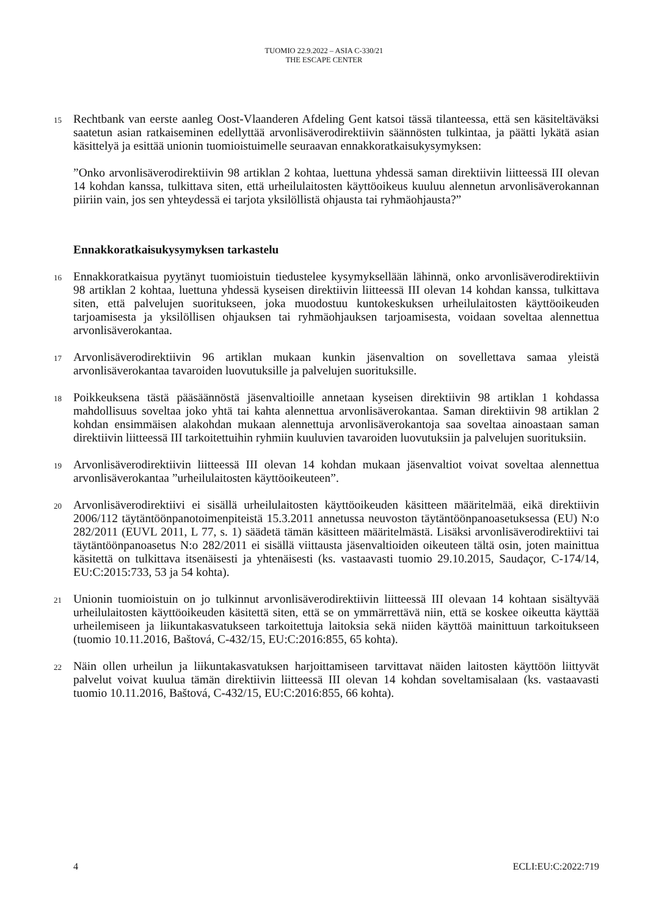TUOMIO 22.9.2022 – ASIA C-330/21
THE ESCAPE CENTER
15
Rechtbank van eerste aanleg Oost-Vlaanderen Afdeling Gent katsoi tässä tilanteessa, että sen käsiteltäväksi saatetun asian ratkaiseminen edellyttää arvonlisäverodirektiivin säännösten tulkintaa, ja päätti lykätä asian käsittelyä ja esittää unionin tuomioistuimelle seuraavan ennakkoratkaisukysymyksen:
”Onko arvonlisäverodirektiivin 98 artiklan 2 kohtaa, luettuna yhdessä saman direktiivin liitteessä III olevan 14 kohdan kanssa, tulkittava siten, että urheilulaitosten käyttöoikeus kuuluu alennetun arvonlisäverokannan piiriin vain, jos sen yhteydessä ei tarjota yksilöllistä ohjausta tai ryhmäohjausta?”
Ennakkoratkaisukysymyksen tarkastelu
16
Ennakkoratkaisua pyytänyt tuomioistuin tiedustelee kysymyksellään lähinnä, onko arvonlisäverodirektiivin 98 artiklan 2 kohtaa, luettuna yhdessä kyseisen direktiivin liitteessä III olevan 14 kohdan kanssa, tulkittava siten, että palvelujen suoritukseen, joka muodostuu kuntokeskuksen urheilulaitosten käyttöoikeuden tarjoamisesta ja yksilöllisen ohjauksen tai ryhmäohjauksen tarjoamisesta, voidaan soveltaa alennettua arvonlisäverokantaa.
17
Arvonlisäverodirektiivin 96 artiklan mukaan kunkin jäsenvaltion on sovellettava samaa yleistä arvonlisäverokantaa tavaroiden luovutuksille ja palvelujen suorituksille.
18
Poikkeuksena tästä pääsäännöstä jäsenvaltioille annetaan kyseisen direktiivin 98 artiklan 1 kohdassa mahdollisuus soveltaa joko yhtä tai kahta alennettua arvonlisäverokantaa. Saman direktiivin 98 artiklan 2 kohdan ensimmäisen alakohdan mukaan alennettuja arvonlisäverokantoja saa soveltaa ainoastaan saman direktiivin liitteessä III tarkoitettuihin ryhmiin kuuluvien tavaroiden luovutuksiin ja palvelujen suorituksiin.
19
Arvonlisäverodirektiivin liitteessä III olevan 14 kohdan mukaan jäsenvaltiot voivat soveltaa alennettua arvonlisäverokantaa ”urheilulaitosten käyttöoikeuteen”.
20
Arvonlisäverodirektiivi ei sisällä urheilulaitosten käyttöoikeuden käsitteen määritelmää, eikä direktiivin 2006/112 täytäntöönpanotoimenpiteistä 15.3.2011 annetussa neuvoston täytäntöönpanoasetuksessa (EU) N:o 282/2011 (EUVL 2011, L 77, s. 1) säädetä tämän käsitteen määritelmästä. Lisäksi arvonlisäverodirektiivi tai täytäntöönpanoasetus N:o 282/2011 ei sisällä viittausta jäsenvaltioiden oikeuteen tältä osin, joten mainittua käsitettä on tulkittava itsenäisesti ja yhtenäisesti (ks. vastaavasti tuomio 29.10.2015, Saudaçor, C-174/14, EU:C:2015:733, 53 ja 54 kohta).
21
Unionin tuomioistuin on jo tulkinnut arvonlisäverodirektiivin liitteessä III olevaan 14 kohtaan sisältyvää urheilulaitosten käyttöoikeuden käsitettä siten, että se on ymmärrettävä niin, että se koskee oikeutta käyttää urheilemiseen ja liikuntakasvatukseen tarkoitettuja laitoksia sekä niiden käyttöä mainittuun tarkoitukseen (tuomio 10.11.2016, Baštová, C-432/15, EU:C:2016:855, 65 kohta).
22
Näin ollen urheilun ja liikuntakasvatuksen harjoittamiseen tarvittavat näiden laitosten käyttöön liittyvät palvelut voivat kuulua tämän direktiivin liitteessä III olevan 14 kohdan soveltamisalaan (ks. vastaavasti tuomio 10.11.2016, Baštová, C-432/15, EU:C:2016:855, 66 kohta).
4 ECLI:EU:C:2022:719